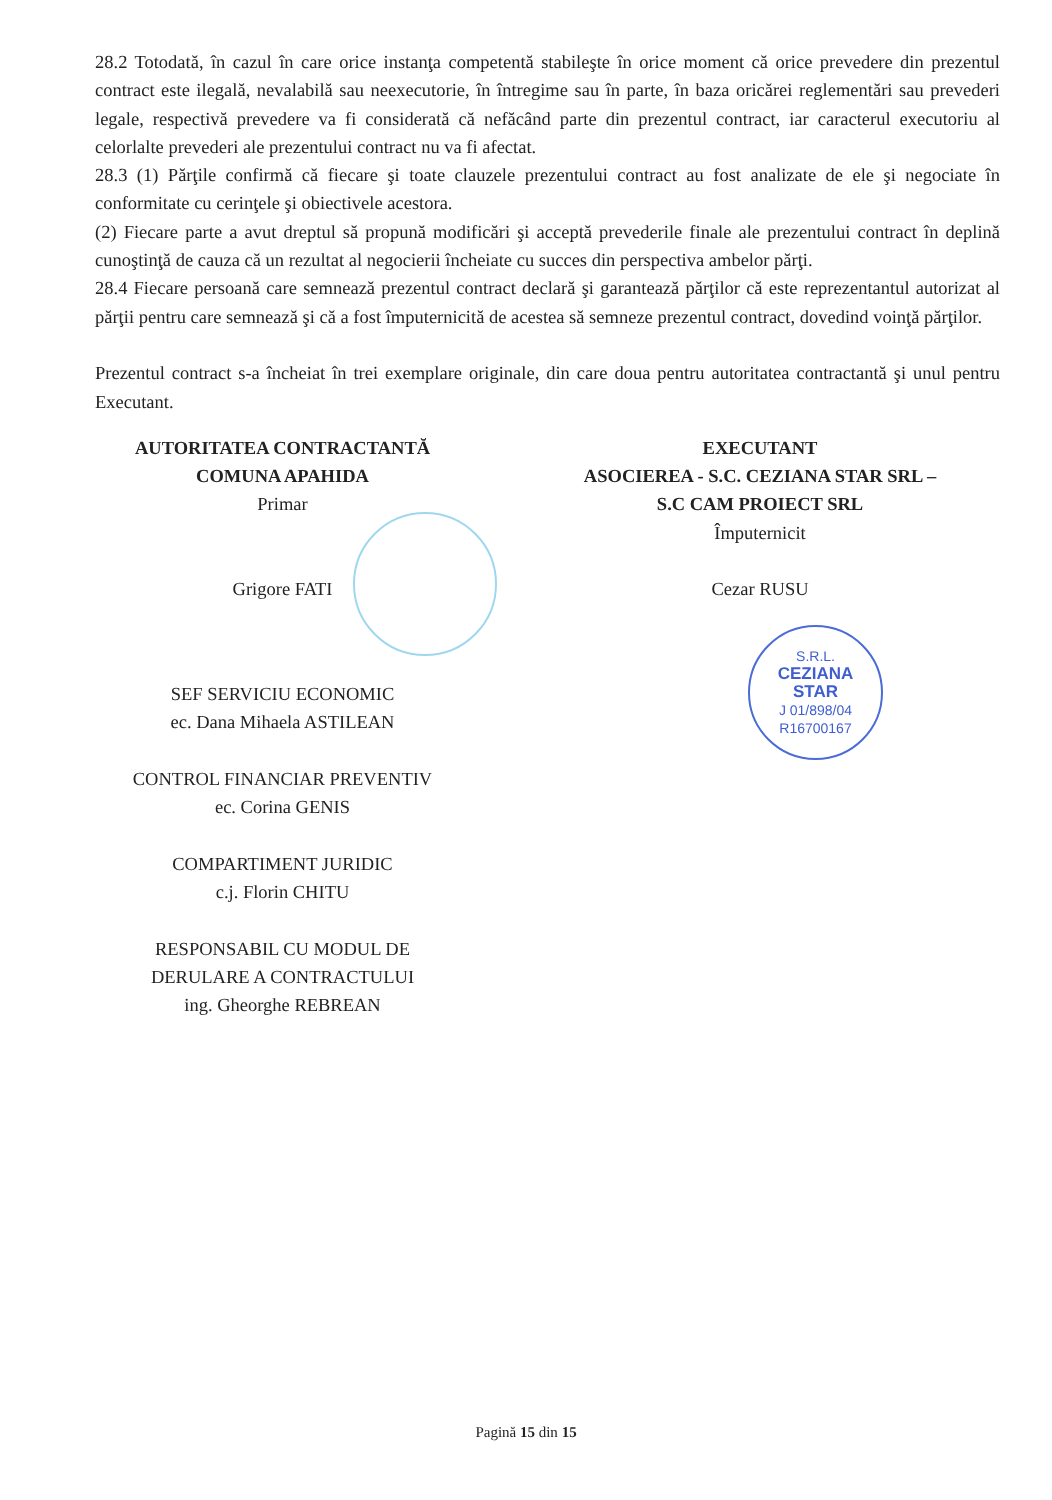S.R.L.
CEZIANA
STAR
J 01/898/04
R16700167
28.2 Totodată, în cazul în care orice instanţa competentă stabileşte în orice moment că orice prevedere din prezentul contract este ilegală, nevalabilă sau neexecutorie, în întregime sau în parte, în baza oricărei reglementări sau prevederi legale, respectivă prevedere va fi considerată că nefăcând parte din prezentul contract, iar caracterul executoriu al celorlalte prevederi ale prezentului contract nu va fi afectat.
28.3 (1) Părţile confirmă că fiecare şi toate clauzele prezentului contract au fost analizate de ele şi negociate în conformitate cu cerinţele şi obiectivele acestora.
(2) Fiecare parte a avut dreptul să propună modificări şi acceptă prevederile finale ale prezentului contract în deplină cunoştinţă de cauza că un rezultat al negocierii încheiate cu succes din perspectiva ambelor părţi.
28.4 Fiecare persoană care semnează prezentul contract declară şi garantează părţilor că este reprezentantul autorizat al părţii pentru care semnează şi că a fost împuternicită de acestea să semneze prezentul contract, dovedind voinţă părţilor.
Prezentul contract s-a încheiat în trei exemplare originale, din care doua pentru autoritatea contractantă şi unul pentru Executant.
AUTORITATEA CONTRACTANTĂ
COMUNA APAHIDA
Primar
Grigore FATI
SEF SERVICIU ECONOMIC
ec. Dana Mihaela ASTILEAN
CONTROL FINANCIAR PREVENTIV
ec. Corina GENIS
COMPARTIMENT JURIDIC
c.j. Florin CHITU
RESPONSABIL CU MODUL DE
DERULARE A CONTRACTULUI
ing. Gheorghe REBREAN
EXECUTANT
ASOCIEREA - S.C. CEZIANA STAR SRL –
S.C CAM PROIECT SRL
Împuternicit
Cezar RUSU
Pagină 15 din 15